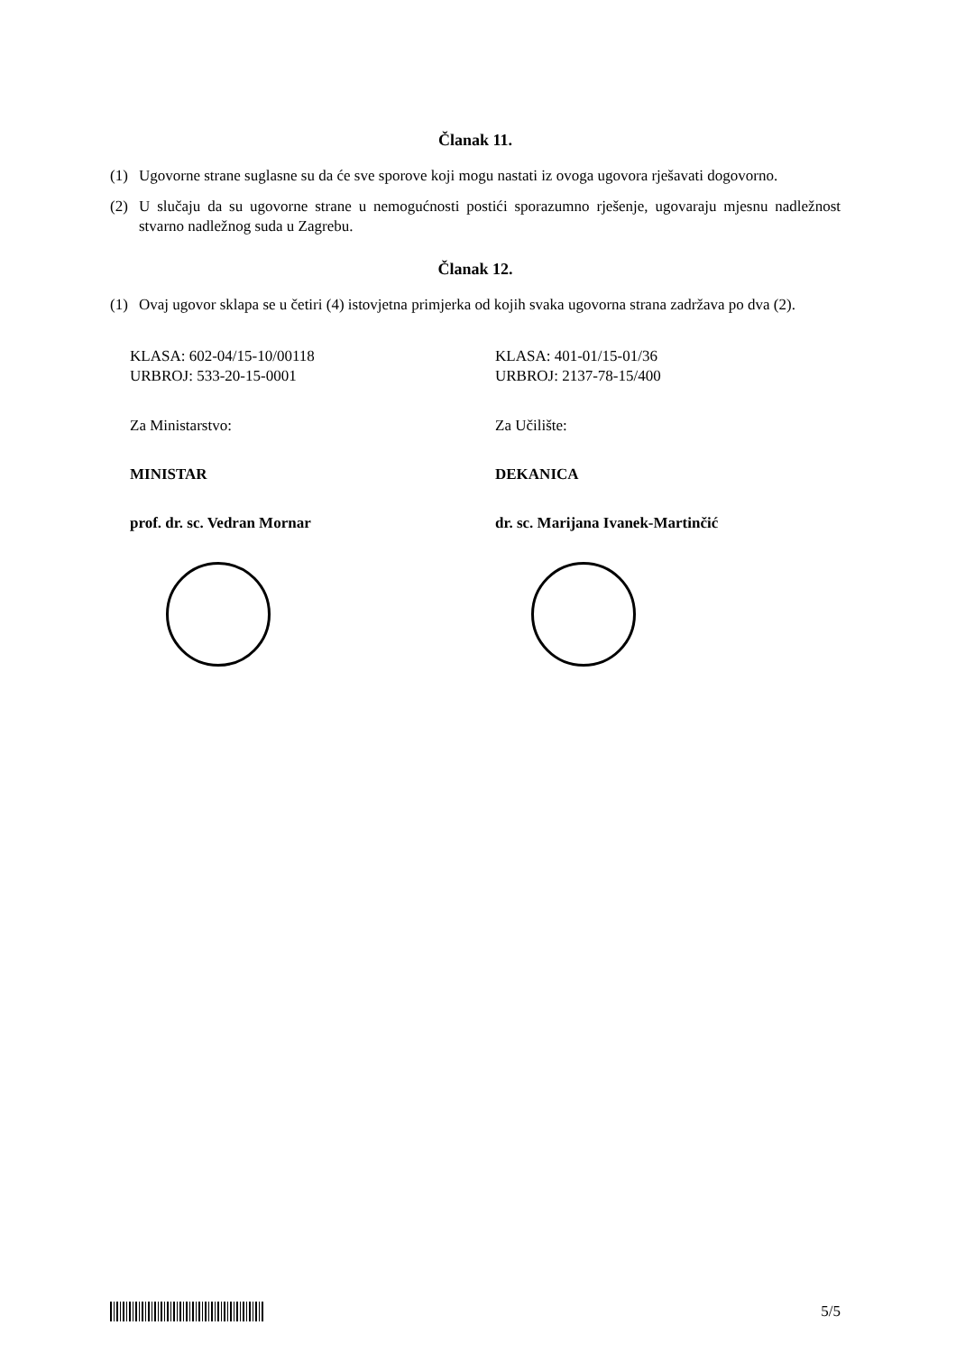Članak 11.
(1) Ugovorne strane suglasne su da će sve sporove koji mogu nastati iz ovoga ugovora rješavati dogovorno.
(2) U slučaju da su ugovorne strane u nemogućnosti postići sporazumno rješenje, ugovaraju mjesnu nadležnost stvarno nadležnog suda u Zagrebu.
Članak 12.
(1) Ovaj ugovor sklapa se u četiri (4) istovjetna primjerka od kojih svaka ugovorna strana zadržava po dva (2).
KLASA: 602-04/15-10/00118
URBROJ: 533-20-15-0001
Za Ministarstvo:
MINISTAR
prof. dr. sc. Vedran Mornar
KLASA: 401-01/15-01/36
URBROJ: 2137-78-15/400
Za Učilište:
DEKANICA
dr. sc. Marijana Ivanek-Martinčić
5/5